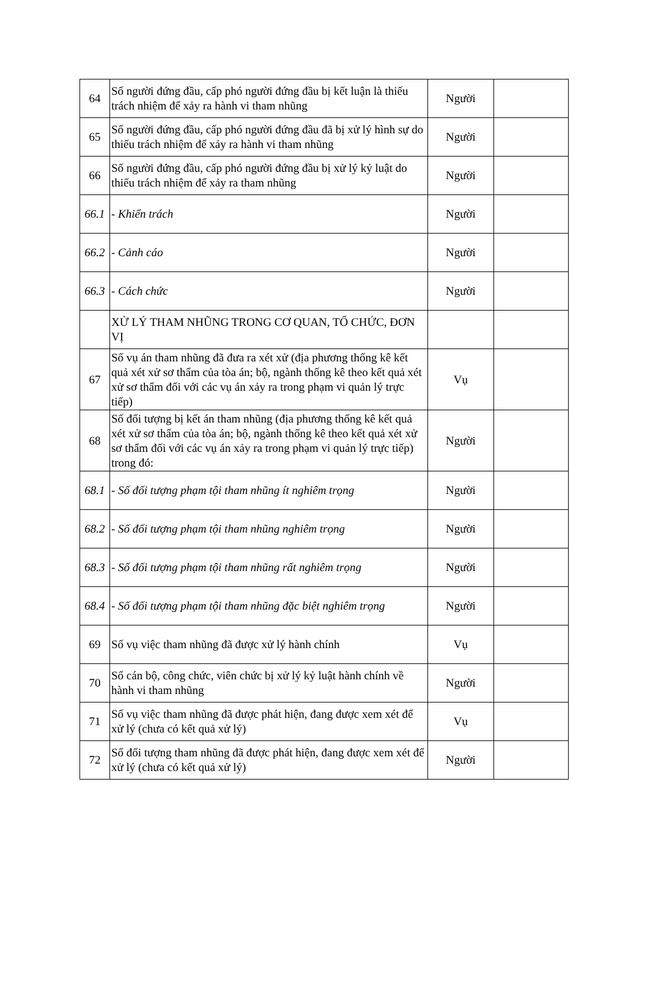| 64 | Số người đứng đầu, cấp phó người đứng đầu bị kết luận là thiếu trách nhiệm để xảy ra hành vi tham nhũng | Người | |
| 65 | Số người đứng đầu, cấp phó người đứng đầu đã bị xử lý hình sự do thiếu trách nhiệm để xảy ra hành vi tham nhũng | Người | |
| 66 | Số người đứng đầu, cấp phó người đứng đầu bị xử lý kỷ luật do thiếu trách nhiệm để xảy ra tham nhũng | Người | |
| 66.1 | - Khiển trách | Người | |
| 66.2 | - Cảnh cáo | Người | |
| 66.3 | - Cách chức | Người | |
| | XỬ LÝ THAM NHŨNG TRONG CƠ QUAN, TỔ CHỨC, ĐƠN VỊ | | |
| 67 | Số vụ án tham nhũng đã đưa ra xét xử (địa phương thống kê kết quả xét xử sơ thẩm của tòa án; bộ, ngành thống kê theo kết quả xét xử sơ thẩm đối với các vụ án xảy ra trong phạm vi quản lý trực tiếp) | Vụ | |
| 68 | Số đối tượng bị kết án tham nhũng (địa phương thống kê kết quả xét xử sơ thẩm của tòa án; bộ, ngành thống kê theo kết quả xét xử sơ thẩm đối với các vụ án xảy ra trong phạm vi quản lý trực tiếp) trong đó: | Người | |
| 68.1 | - Số đối tượng phạm tội tham nhũng ít nghiêm trọng | Người | |
| 68.2 | - Số đối tượng phạm tội tham nhũng nghiêm trọng | Người | |
| 68.3 | - Số đối tượng phạm tội tham nhũng rất nghiêm trọng | Người | |
| 68.4 | - Số đối tượng phạm tội tham nhũng đặc biệt nghiêm trọng | Người | |
| 69 | Số vụ việc tham nhũng đã được xử lý hành chính | Vụ | |
| 70 | Số cán bộ, công chức, viên chức bị xử lý kỷ luật hành chính về hành vi tham nhũng | Người | |
| 71 | Số vụ việc tham nhũng đã được phát hiện, đang được xem xét để xử lý (chưa có kết quả xử lý) | Vụ | |
| 72 | Số đối tượng tham nhũng đã được phát hiện, đang được xem xét để xử lý (chưa có kết quả xử lý) | Người | |